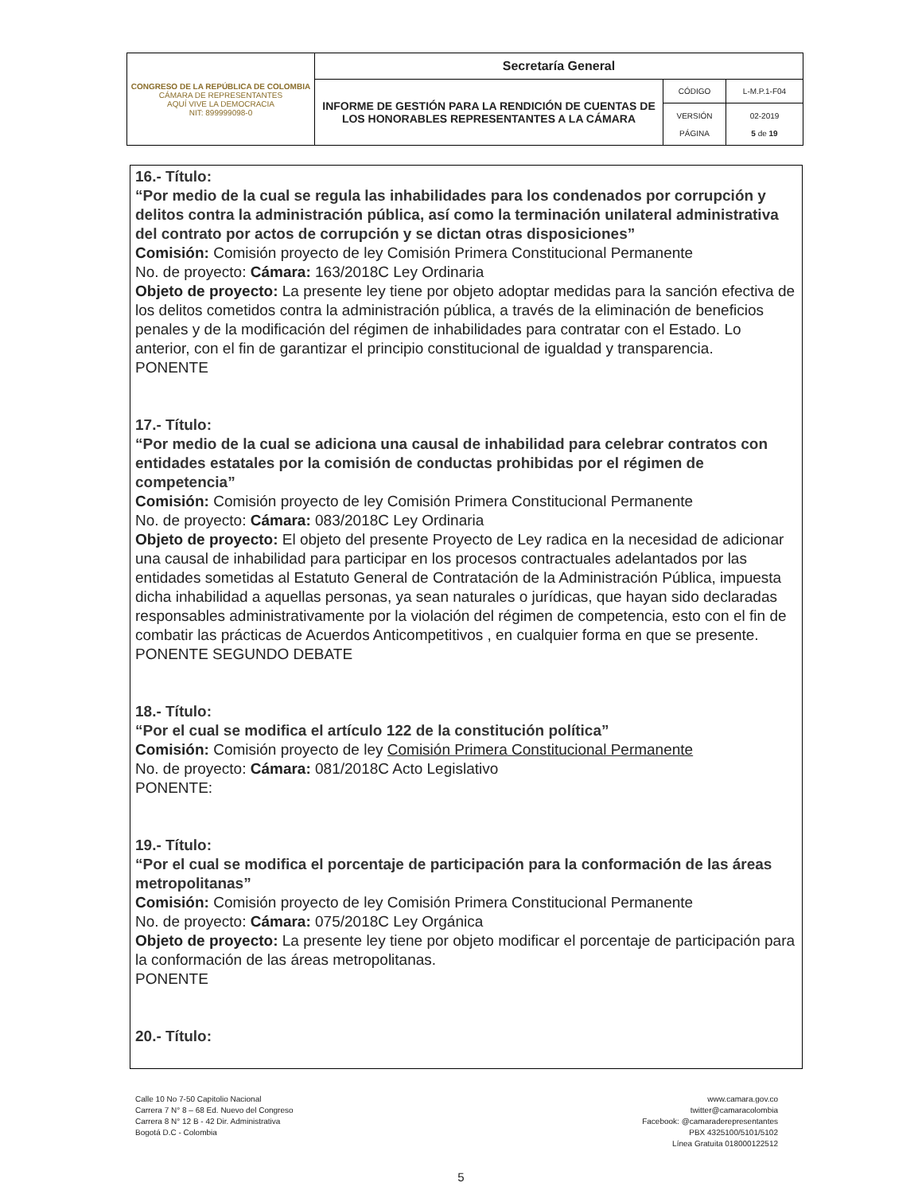| CONGRESO DE LA REPÚBLICA DE COLOMBIA CÁMARA DE REPRESENTANTES AQUÍ VIVE LA DEMOCRACIA NIT: 899999098-0 | Secretaría General | | |
| | INFORME DE GESTIÓN PARA LA RENDICIÓN DE CUENTAS DE LOS HONORABLES REPRESENTANTES A LA CÁMARA | CÓDIGO | L-M.P.1-F04 |
| | | VERSIÓN PÁGINA | 02-2019 5 de 19 |
16.- Título:
“Por medio de la cual se regula las inhabilidades para los condenados por corrupción y delitos contra la administración pública, así como la terminación unilateral administrativa del contrato por actos de corrupción y se dictan otras disposiciones”
Comisión: Comisión proyecto de ley Comisión Primera Constitucional Permanente
No. de proyecto: Cámara: 163/2018C Ley Ordinaria
Objeto de proyecto: La presente ley tiene por objeto adoptar medidas para la sanción efectiva de los delitos cometidos contra la administración pública, a través de la eliminación de beneficios penales y de la modificación del régimen de inhabilidades para contratar con el Estado. Lo anterior, con el fin de garantizar el principio constitucional de igualdad y transparencia.
PONENTE
17.- Título:
“Por medio de la cual se adiciona una causal de inhabilidad para celebrar contratos con entidades estatales por la comisión de conductas prohibidas por el régimen de competencia”
Comisión: Comisión proyecto de ley Comisión Primera Constitucional Permanente
No. de proyecto: Cámara: 083/2018C Ley Ordinaria
Objeto de proyecto: El objeto del presente Proyecto de Ley radica en la necesidad de adicionar una causal de inhabilidad para participar en los procesos contractuales adelantados por las entidades sometidas al Estatuto General de Contratación de la Administración Pública, impuesta dicha inhabilidad a aquellas personas, ya sean naturales o jurídicas, que hayan sido declaradas responsables administrativamente por la violación del régimen de competencia, esto con el fin de combatir las prácticas de Acuerdos Anticompetitivos , en cualquier forma en que se presente.
PONENTE SEGUNDO DEBATE
18.- Título:
“Por el cual se modifica el artículo 122 de la constitución política”
Comisión: Comisión proyecto de ley Comisión Primera Constitucional Permanente
No. de proyecto: Cámara: 081/2018C Acto Legislativo
PONENTE:
19.- Título:
“Por el cual se modifica el porcentaje de participación para la conformación de las áreas metropolitanas”
Comisión: Comisión proyecto de ley Comisión Primera Constitucional Permanente
No. de proyecto: Cámara: 075/2018C Ley Orgánica
Objeto de proyecto: La presente ley tiene por objeto modificar el porcentaje de participación para la conformación de las áreas metropolitanas.
PONENTE
20.- Título:
Calle 10 No 7-50 Capitolio Nacional
Carrera 7 N° 8 – 68 Ed. Nuevo del Congreso
Carrera 8 N° 12 B - 42 Dir. Administrativa
Bogotá D.C - Colombia
www.camara.gov.co
twitter@camaracolombia
Facebook: @camaraderepresentantes
PBX 4325100/5101/5102
Línea Gratuita 018000122512
5